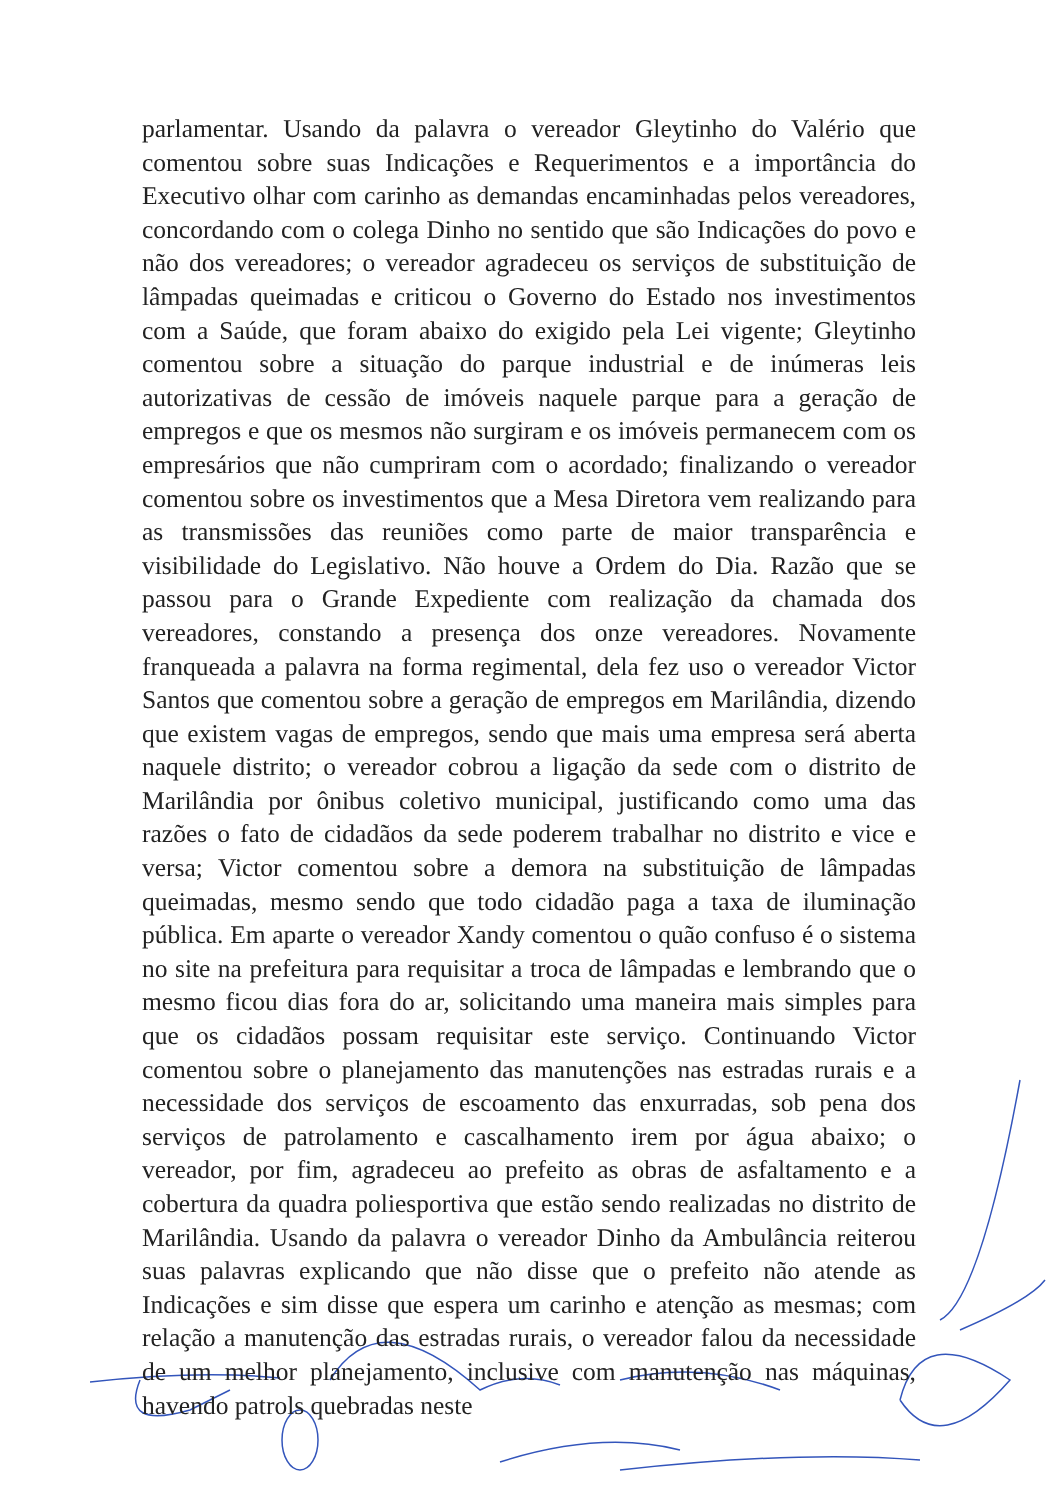parlamentar. Usando da palavra o vereador Gleytinho do Valério que comentou sobre suas Indicações e Requerimentos e a importância do Executivo olhar com carinho as demandas encaminhadas pelos vereadores, concordando com o colega Dinho no sentido que são Indicações do povo e não dos vereadores; o vereador agradeceu os serviços de substituição de lâmpadas queimadas e criticou o Governo do Estado nos investimentos com a Saúde, que foram abaixo do exigido pela Lei vigente; Gleytinho comentou sobre a situação do parque industrial e de inúmeras leis autorizativas de cessão de imóveis naquele parque para a geração de empregos e que os mesmos não surgiram e os imóveis permanecem com os empresários que não cumpriram com o acordado; finalizando o vereador comentou sobre os investimentos que a Mesa Diretora vem realizando para as transmissões das reuniões como parte de maior transparência e visibilidade do Legislativo. Não houve a Ordem do Dia. Razão que se passou para o Grande Expediente com realização da chamada dos vereadores, constando a presença dos onze vereadores. Novamente franqueada a palavra na forma regimental, dela fez uso o vereador Victor Santos que comentou sobre a geração de empregos em Marilândia, dizendo que existem vagas de empregos, sendo que mais uma empresa será aberta naquele distrito; o vereador cobrou a ligação da sede com o distrito de Marilândia por ônibus coletivo municipal, justificando como uma das razões o fato de cidadãos da sede poderem trabalhar no distrito e vice e versa; Victor comentou sobre a demora na substituição de lâmpadas queimadas, mesmo sendo que todo cidadão paga a taxa de iluminação pública. Em aparte o vereador Xandy comentou o quão confuso é o sistema no site na prefeitura para requisitar a troca de lâmpadas e lembrando que o mesmo ficou dias fora do ar, solicitando uma maneira mais simples para que os cidadãos possam requisitar este serviço. Continuando Victor comentou sobre o planejamento das manutenções nas estradas rurais e a necessidade dos serviços de escoamento das enxurradas, sob pena dos serviços de patrolamento e cascalhamento irem por água abaixo; o vereador, por fim, agradeceu ao prefeito as obras de asfaltamento e a cobertura da quadra poliesportiva que estão sendo realizadas no distrito de Marilândia. Usando da palavra o vereador Dinho da Ambulância reiterou suas palavras explicando que não disse que o prefeito não atende as Indicações e sim disse que espera um carinho e atenção as mesmas; com relação a manutenção das estradas rurais, o vereador falou da necessidade de um melhor planejamento, inclusive com manutenção nas máquinas, havendo patrols quebradas neste